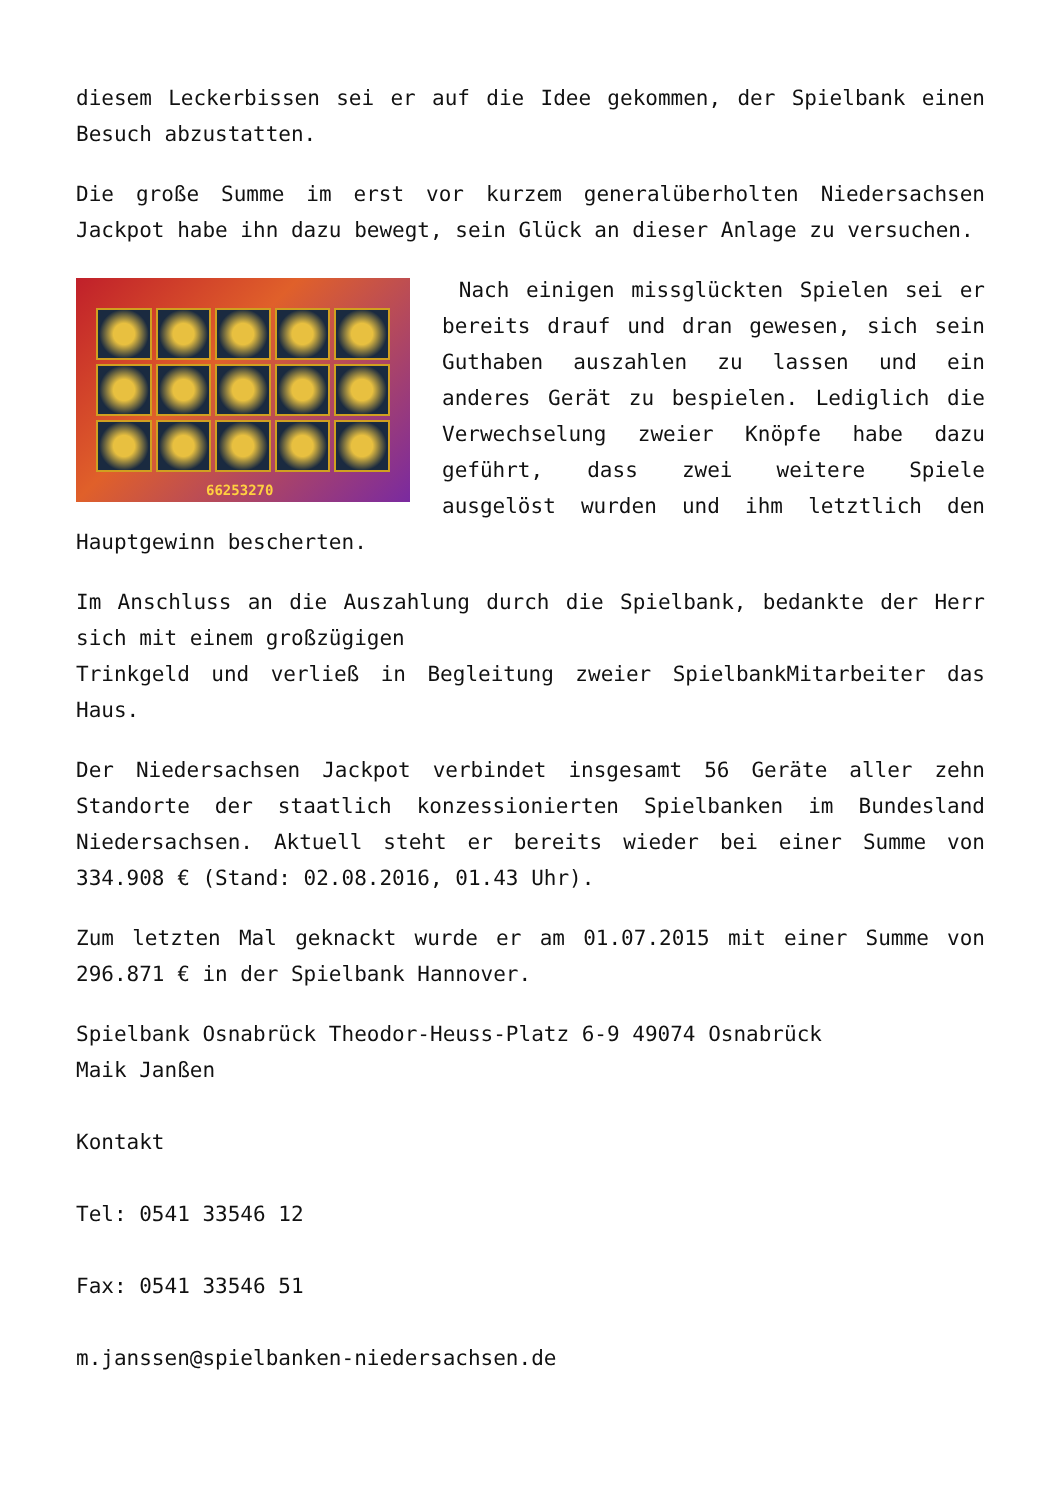diesem Leckerbissen sei er auf die Idee gekommen, der Spielbank einen Besuch abzustatten.
Die große Summe im erst vor kurzem generalüberholten Niedersachsen Jackpot habe ihn dazu bewegt, sein Glück an dieser Anlage zu versuchen.
66253270
Nach einigen missglückten Spielen sei er bereits drauf und dran gewesen, sich sein Guthaben auszahlen zu lassen und ein anderes Gerät zu bespielen. Lediglich die Verwechselung zweier Knöpfe habe dazu geführt, dass zwei weitere Spiele ausgelöst wurden und ihm letztlich den Hauptgewinn bescherten.
Im Anschluss an die Auszahlung durch die Spielbank, bedankte der Herr sich mit einem großzügigen
Trinkgeld und verließ in Begleitung zweier SpielbankMitarbeiter das Haus.
Der Niedersachsen Jackpot verbindet insgesamt 56 Geräte aller zehn Standorte der staatlich konzessionierten Spielbanken im Bundesland Niedersachsen. Aktuell steht er bereits wieder bei einer Summe von 334.908 € (Stand: 02.08.2016, 01.43 Uhr).
Zum letzten Mal geknackt wurde er am 01.07.2015 mit einer Summe von 296.871 € in der Spielbank Hannover.
Spielbank Osnabrück Theodor-Heuss-Platz 6-9 49074 Osnabrück
Maik Janßen
Kontakt
Tel: 0541 33546 12
Fax: 0541 33546 51
m.janssen@spielbanken-niedersachsen.de